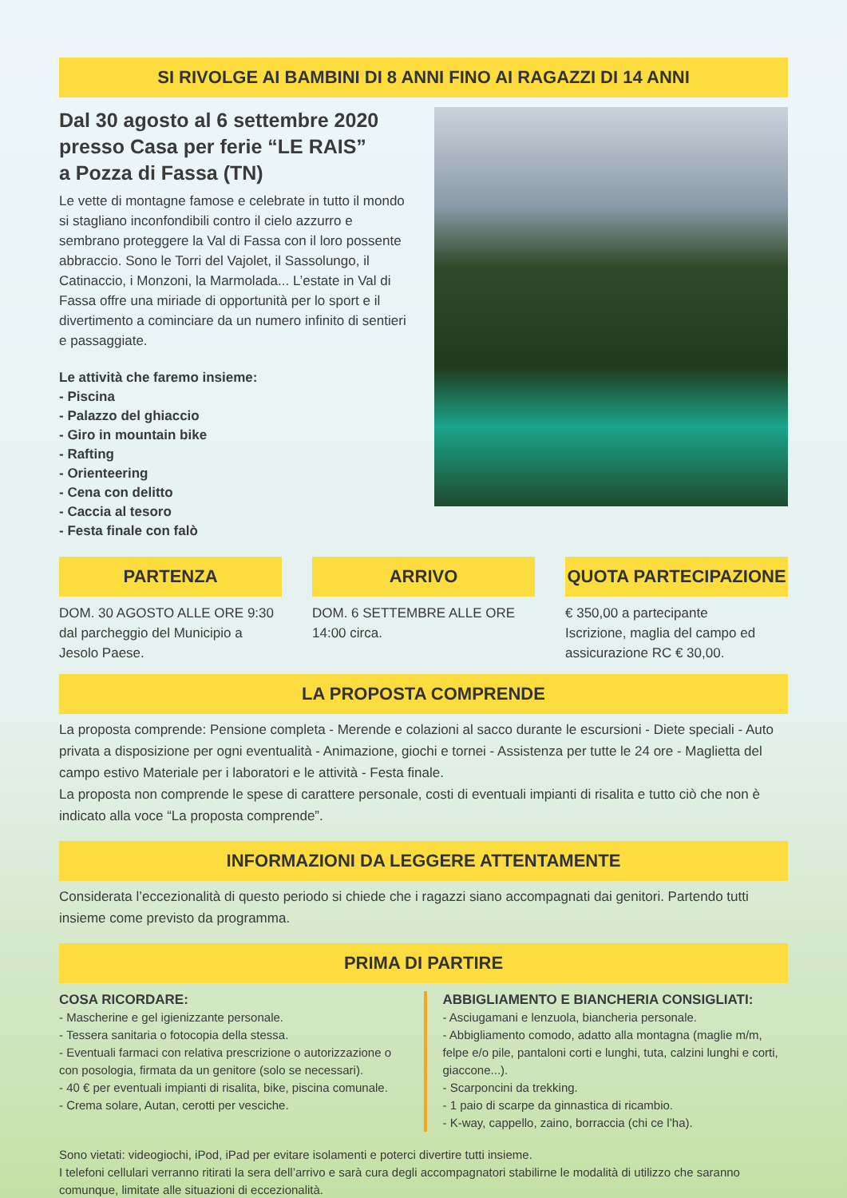SI RIVOLGE AI BAMBINI DI 8 ANNI FINO AI RAGAZZI DI 14 ANNI
Dal 30 agosto al 6 settembre 2020
presso Casa per ferie “LE RAIS”
a Pozza di Fassa (TN)
Le vette di montagne famose e celebrate in tutto il mondo si stagliano inconfondibili contro il cielo azzurro e sembrano proteggere la Val di Fassa con il loro possente abbraccio. Sono le Torri del Vajolet, il Sassolungo, il Catinaccio, i Monzoni, la Marmolada... L’estate in Val di Fassa offre una miriade di opportunità per lo sport e il divertimento a cominciare da un numero infinito di sentieri e passaggiate.
Le attività che faremo insieme:
- Piscina
- Palazzo del ghiaccio
- Giro in mountain bike
- Rafting
- Orienteering
- Cena con delitto
- Caccia al tesoro
- Festa finale con falò
PARTENZA
DOM. 30 AGOSTO ALLE ORE 9:30 dal parcheggio del Municipio a Jesolo Paese.
ARRIVO
DOM. 6 SETTEMBRE ALLE ORE 14:00 circa.
QUOTA PARTECIPAZIONE
€ 350,00 a partecipante
Iscrizione, maglia del campo ed assicurazione RC € 30,00.
LA PROPOSTA COMPRENDE
La proposta comprende: Pensione completa - Merende e colazioni al sacco durante le escursioni - Diete speciali - Auto privata a disposizione per ogni eventualità - Animazione, giochi e tornei - Assistenza per tutte le 24 ore - Maglietta del campo estivo Materiale per i laboratori e le attività - Festa finale.
La proposta non comprende le spese di carattere personale, costi di eventuali impianti di risalita e tutto ciò che non è indicato alla voce “La proposta comprende”.
INFORMAZIONI DA LEGGERE ATTENTAMENTE
Considerata l’eccezionalità di questo periodo si chiede che i ragazzi siano accompagnati dai genitori. Partendo tutti insieme come previsto da programma.
PRIMA DI PARTIRE
COSA RICORDARE:
- Mascherine e gel igienizzante personale.
- Tessera sanitaria o fotocopia della stessa.
- Eventuali farmaci con relativa prescrizione o autorizzazione o con posologia, firmata da un genitore (solo se necessari).
- 40 € per eventuali impianti di risalita, bike, piscina comunale.
- Crema solare, Autan, cerotti per vesciche.
ABBIGLIAMENTO E BIANCHERIA CONSIGLIATI:
- Asciugamani e lenzuola, biancheria personale.
- Abbigliamento comodo, adatto alla montagna (maglie m/m, felpe e/o pile, pantaloni corti e lunghi, tuta, calzini lunghi e corti, giaccone...).
- Scarponcini da trekking.
- 1 paio di scarpe da ginnastica di ricambio.
- K-way, cappello, zaino, borraccia (chi ce l’ha).
Sono vietati: videogiochi, iPod, iPad per evitare isolamenti e poterci divertire tutti insieme.
I telefoni cellulari verranno ritirati la sera dell’arrivo e sarà cura degli accompagnatori stabilirne le modalità di utilizzo che saranno comunque, limitate alle situazioni di eccezionalità.